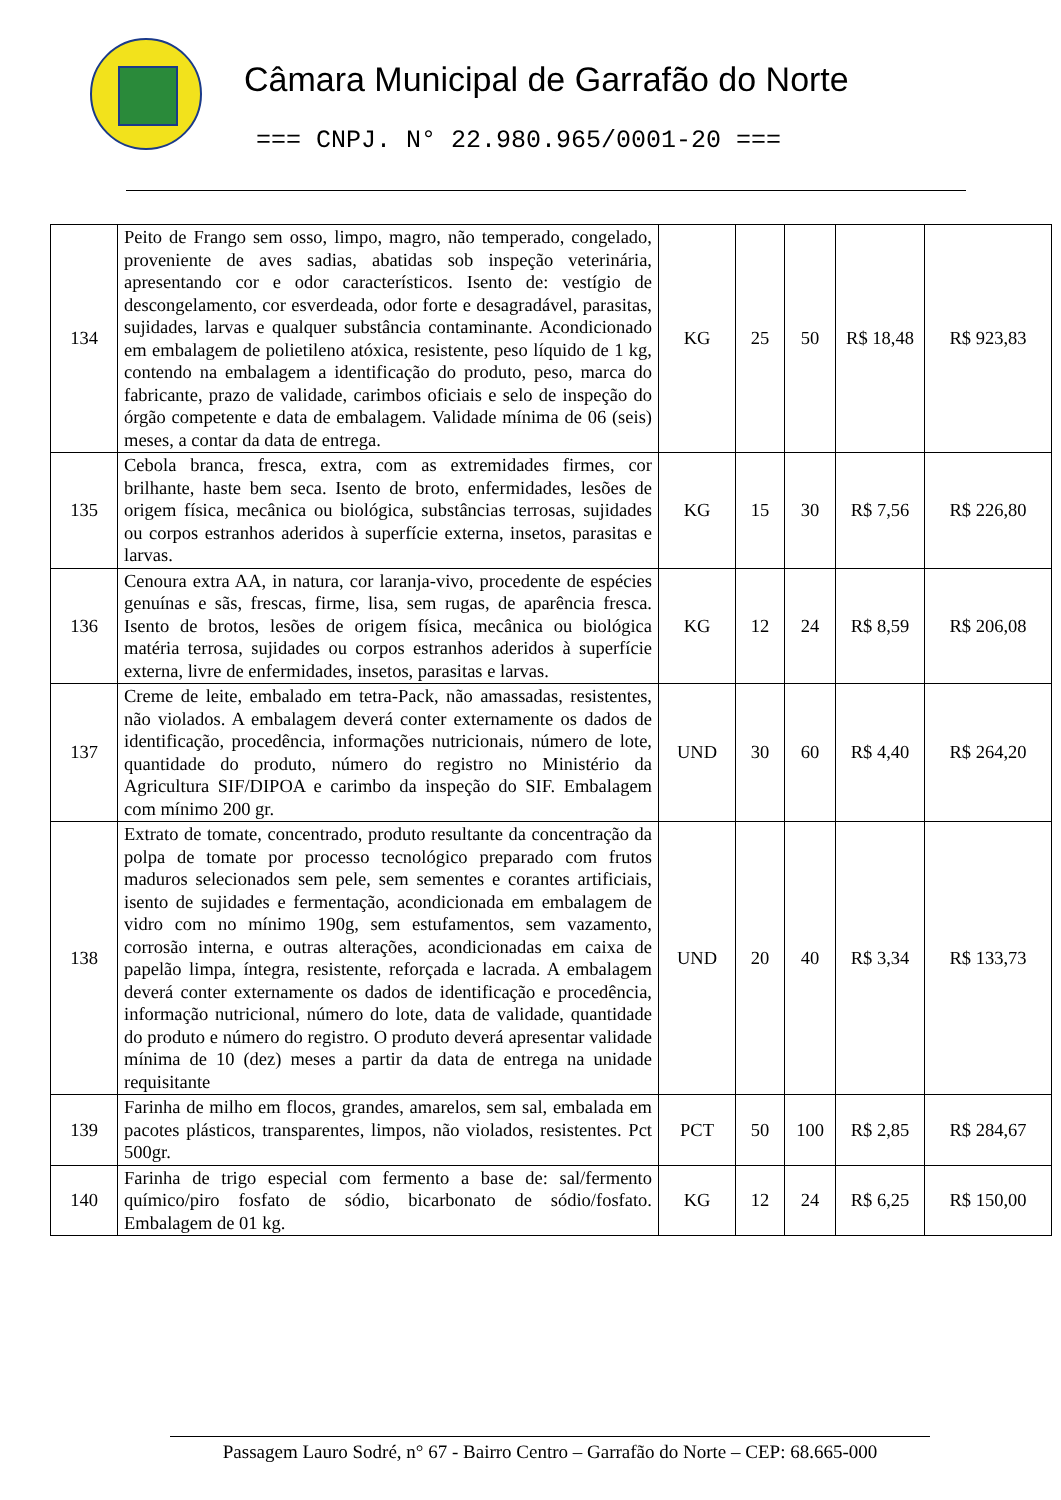Câmara Municipal de Garrafão do Norte
=== CNPJ. N° 22.980.965/0001-20 ===
| 134 | Peito de Frango sem osso, limpo, magro, não temperado, congelado, proveniente de aves sadias, abatidas sob inspeção veterinária, apresentando cor e odor característicos. Isento de: vestígio de descongelamento, cor esverdeada, odor forte e desagradável, parasitas, sujidades, larvas e qualquer substância contaminante. Acondicionado em embalagem de polietileno atóxica, resistente, peso líquido de 1 kg, contendo na embalagem a identificação do produto, peso, marca do fabricante, prazo de validade, carimbos oficiais e selo de inspeção do órgão competente e data de embalagem. Validade mínima de 06 (seis) meses, a contar da data de entrega. | KG | 25 | 50 | R$ 18,48 | R$ 923,83 |
| 135 | Cebola branca, fresca, extra, com as extremidades firmes, cor brilhante, haste bem seca. Isento de broto, enfermidades, lesões de origem física, mecânica ou biológica, substâncias terrosas, sujidades ou corpos estranhos aderidos à superfície externa, insetos, parasitas e larvas. | KG | 15 | 30 | R$ 7,56 | R$ 226,80 |
| 136 | Cenoura extra AA, in natura, cor laranja-vivo, procedente de espécies genuínas e sãs, frescas, firme, lisa, sem rugas, de aparência fresca. Isento de brotos, lesões de origem física, mecânica ou biológica matéria terrosa, sujidades ou corpos estranhos aderidos à superfície externa, livre de enfermidades, insetos, parasitas e larvas. | KG | 12 | 24 | R$ 8,59 | R$ 206,08 |
| 137 | Creme de leite, embalado em tetra-Pack, não amassadas, resistentes, não violados. A embalagem deverá conter externamente os dados de identificação, procedência, informações nutricionais, número de lote, quantidade do produto, número do registro no Ministério da Agricultura SIF/DIPOA e carimbo da inspeção do SIF. Embalagem com mínimo 200 gr. | UND | 30 | 60 | R$ 4,40 | R$ 264,20 |
| 138 | Extrato de tomate, concentrado, produto resultante da concentração da polpa de tomate por processo tecnológico preparado com frutos maduros selecionados sem pele, sem sementes e corantes artificiais, isento de sujidades e fermentação, acondicionada em embalagem de vidro com no mínimo 190g, sem estufamentos, sem vazamento, corrosão interna, e outras alterações, acondicionadas em caixa de papelão limpa, íntegra, resistente, reforçada e lacrada. A embalagem deverá conter externamente os dados de identificação e procedência, informação nutricional, número do lote, data de validade, quantidade do produto e número do registro. O produto deverá apresentar validade mínima de 10 (dez) meses a partir da data de entrega na unidade requisitante | UND | 20 | 40 | R$ 3,34 | R$ 133,73 |
| 139 | Farinha de milho em flocos, grandes, amarelos, sem sal, embalada em pacotes plásticos, transparentes, limpos, não violados, resistentes. Pct 500gr. | PCT | 50 | 100 | R$ 2,85 | R$ 284,67 |
| 140 | Farinha de trigo especial com fermento a base de: sal/fermento químico/piro fosfato de sódio, bicarbonato de sódio/fosfato. Embalagem de 01 kg. | KG | 12 | 24 | R$ 6,25 | R$ 150,00 |
Passagem Lauro Sodré, n° 67 - Bairro Centro – Garrafão do Norte – CEP: 68.665-000